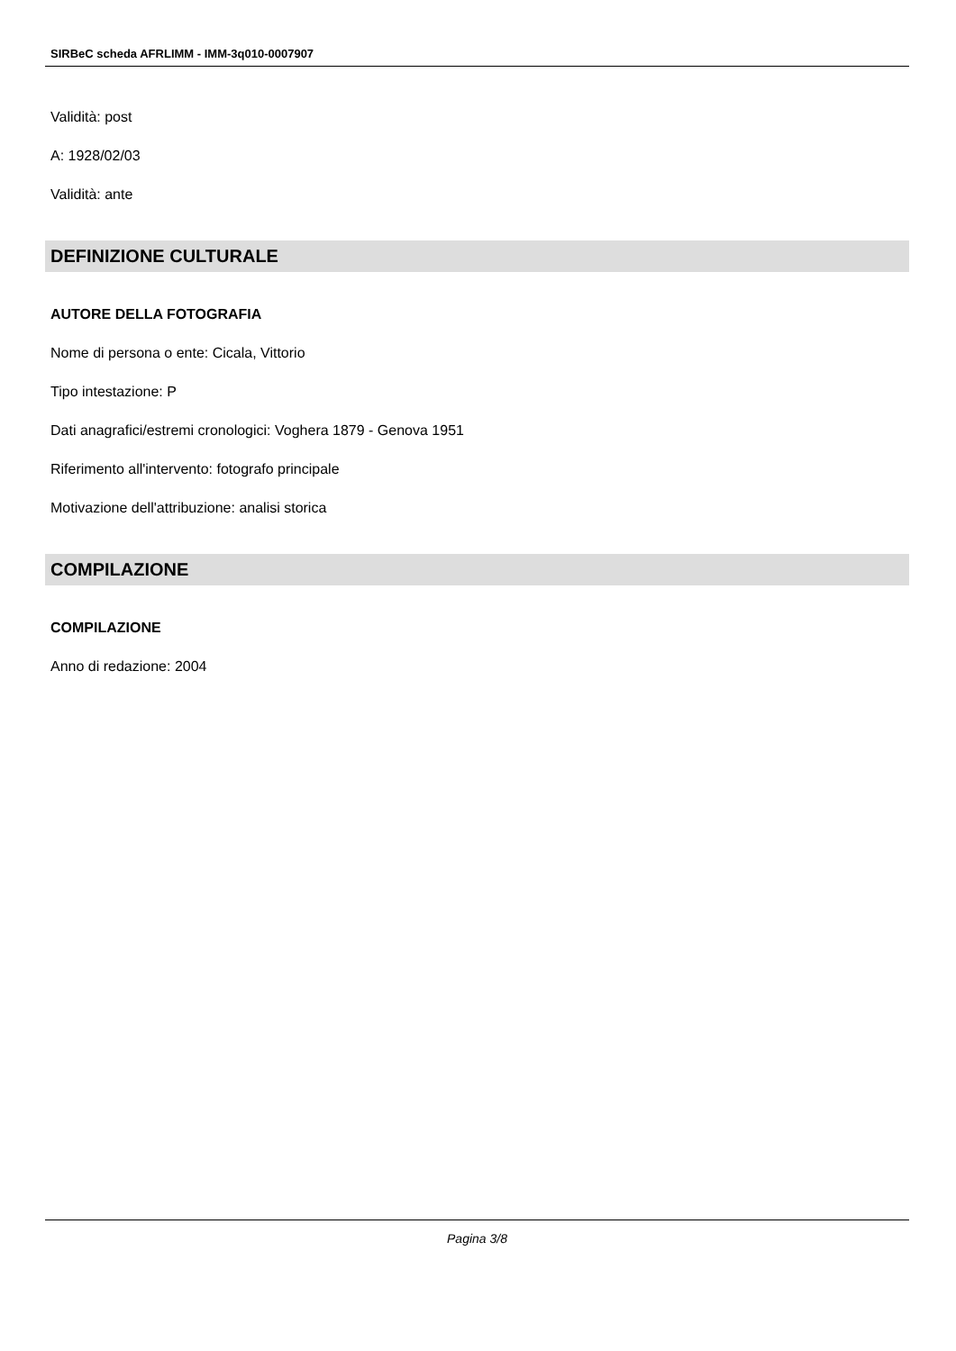SIRBeC scheda AFRLIMM - IMM-3q010-0007907
Validità: post
A: 1928/02/03
Validità: ante
DEFINIZIONE CULTURALE
AUTORE DELLA FOTOGRAFIA
Nome di persona o ente: Cicala, Vittorio
Tipo intestazione: P
Dati anagrafici/estremi cronologici: Voghera 1879 - Genova 1951
Riferimento all'intervento: fotografo principale
Motivazione dell'attribuzione: analisi storica
COMPILAZIONE
COMPILAZIONE
Anno di redazione: 2004
Pagina 3/8